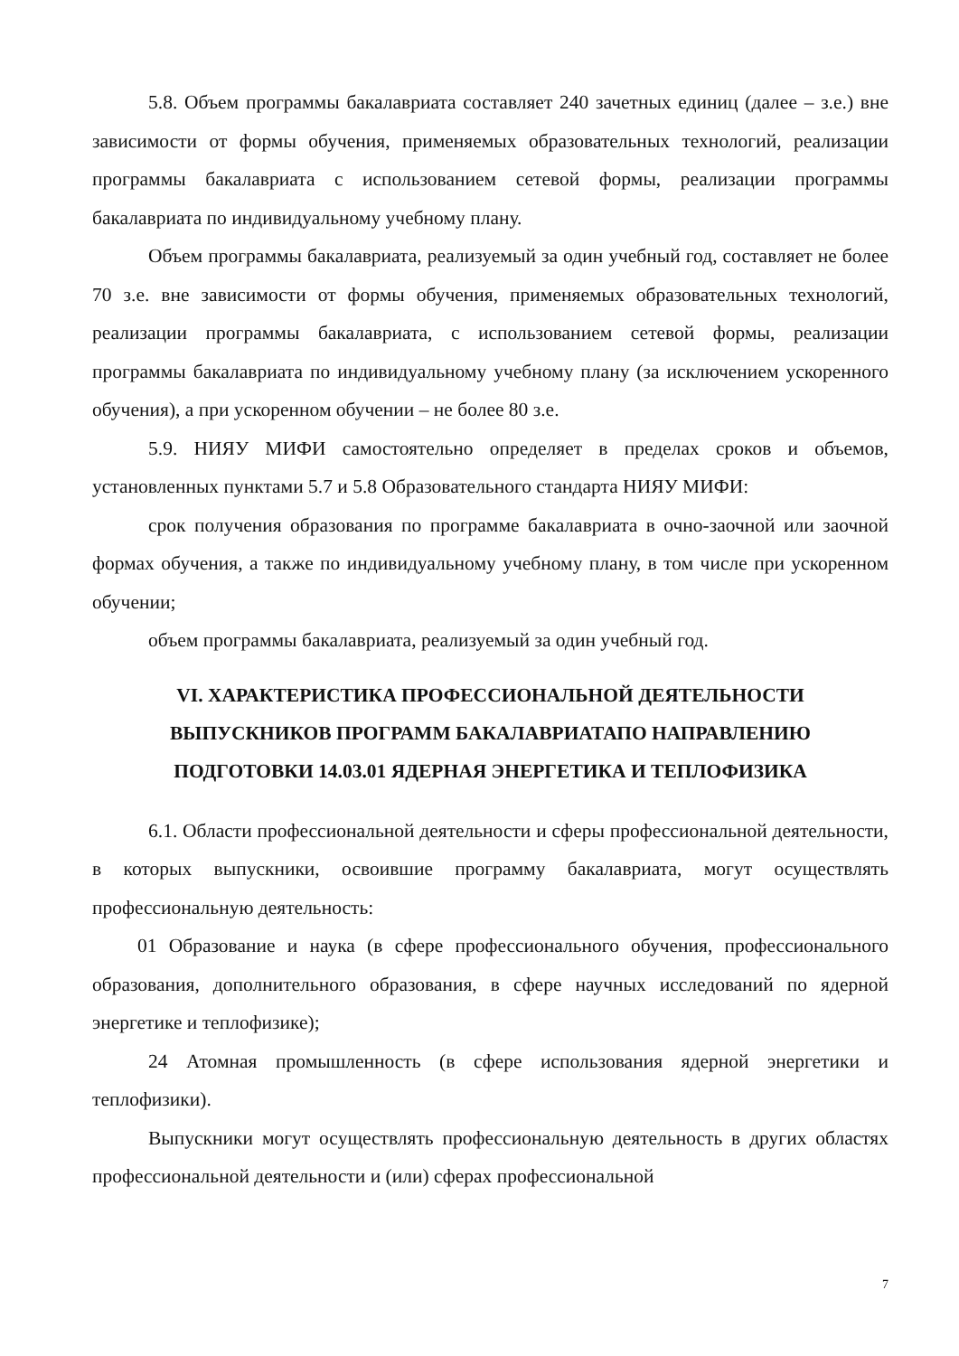5.8. Объем программы бакалавриата составляет 240 зачетных единиц (далее – з.е.) вне зависимости от формы обучения, применяемых образовательных технологий, реализации программы бакалавриата с использованием сетевой формы, реализации программы бакалавриата по индивидуальному учебному плану.
Объем программы бакалавриата, реализуемый за один учебный год, составляет не более 70 з.е. вне зависимости от формы обучения, применяемых образовательных технологий, реализации программы бакалавриата, с использованием сетевой формы, реализации программы бакалавриата по индивидуальному учебному плану (за исключением ускоренного обучения), а при ускоренном обучении – не более 80 з.е.
5.9. НИЯУ МИФИ самостоятельно определяет в пределах сроков и объемов, установленных пунктами 5.7 и 5.8 Образовательного стандарта НИЯУ МИФИ:
срок получения образования по программе бакалавриата в очно-заочной или заочной формах обучения, а также по индивидуальному учебному плану, в том числе при ускоренном обучении;
объем программы бакалавриата, реализуемый за один учебный год.
VI. ХАРАКТЕРИСТИКА ПРОФЕССИОНАЛЬНОЙ ДЕЯТЕЛЬНОСТИ
ВЫПУСКНИКОВ ПРОГРАММ БАКАЛАВРИАТАПО НАПРАВЛЕНИЮ
ПОДГОТОВКИ 14.03.01 ЯДЕРНАЯ ЭНЕРГЕТИКА И ТЕПЛОФИЗИКА
6.1. Области профессиональной деятельности и сферы профессиональной деятельности, в которых выпускники, освоившие программу бакалавриата, могут осуществлять профессиональную деятельность:
01 Образование и наука (в сфере профессионального обучения, профессионального образования, дополнительного образования, в сфере научных исследований по ядерной энергетике и теплофизике);
24 Атомная промышленность (в сфере использования ядерной энергетики и теплофизики).
Выпускники могут осуществлять профессиональную деятельность в других областях профессиональной деятельности и (или) сферах профессиональной
7